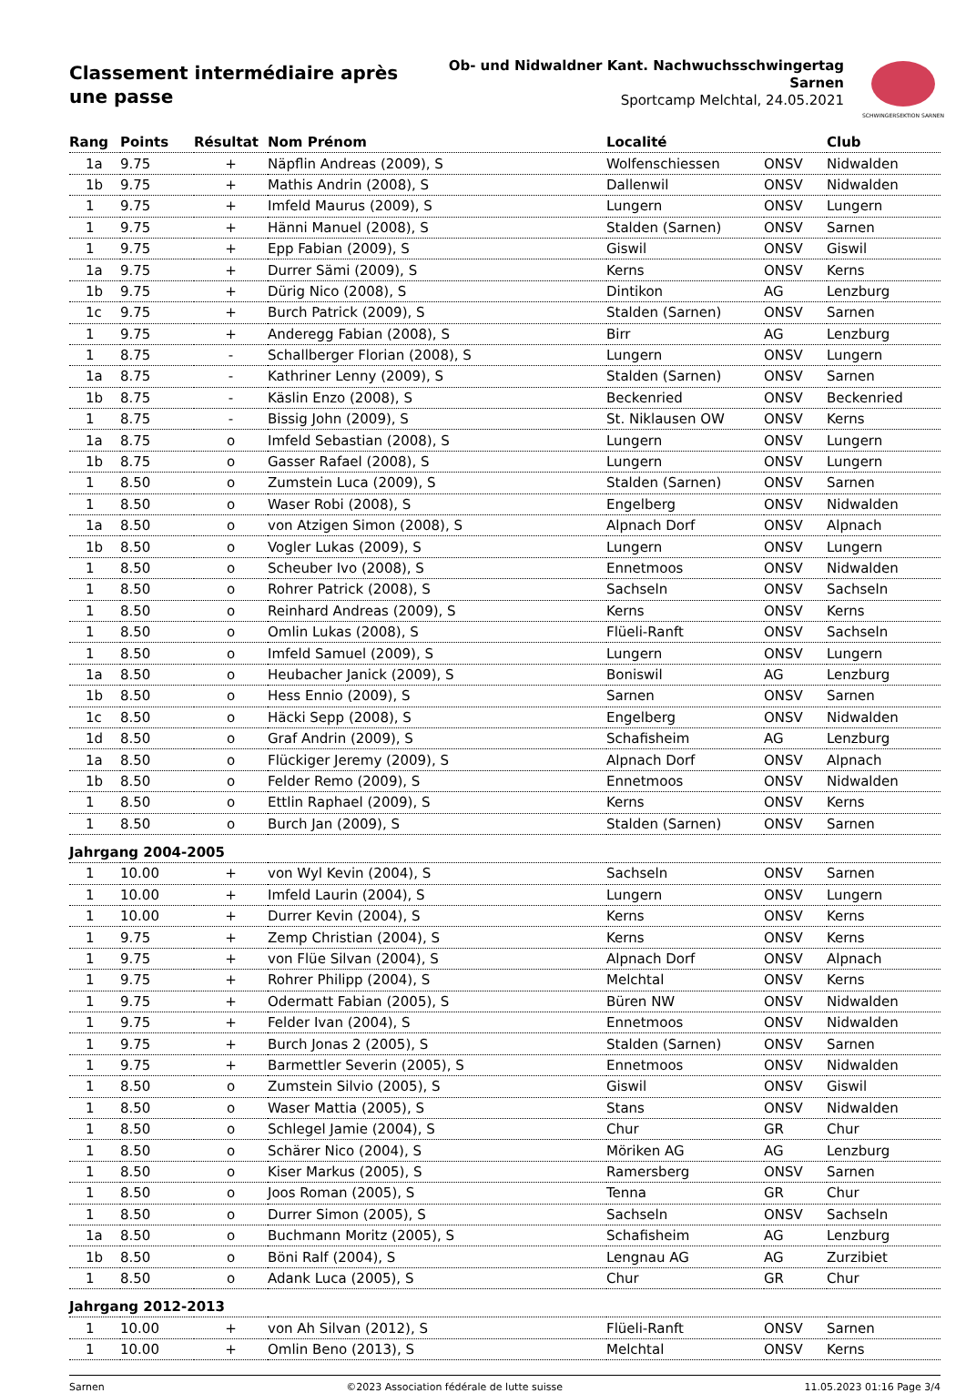Classement intermédiaire après une passe
Ob- und Nidwaldner Kant. Nachwuchsschwingertag
Sarnen
Sportcamp Melchtal, 24.05.2021
SCHWINGERSEKTION SARNEN
| Rang | Points | Résultat | Nom Prénom | Localité | | Club |
| --- | --- | --- | --- | --- | --- | --- |
| 1a | 9.75 | + | Näpflin Andreas (2009), S | Wolfenschiessen | ONSV | Nidwalden |
| 1b | 9.75 | + | Mathis Andrin (2008), S | Dallenwil | ONSV | Nidwalden |
| 1 | 9.75 | + | Imfeld Maurus (2009), S | Lungern | ONSV | Lungern |
| 1 | 9.75 | + | Hänni Manuel (2008), S | Stalden (Sarnen) | ONSV | Sarnen |
| 1 | 9.75 | + | Epp Fabian (2009), S | Giswil | ONSV | Giswil |
| 1a | 9.75 | + | Durrer Sämi (2009), S | Kerns | ONSV | Kerns |
| 1b | 9.75 | + | Dürig Nico (2008), S | Dintikon | AG | Lenzburg |
| 1c | 9.75 | + | Burch Patrick (2009), S | Stalden (Sarnen) | ONSV | Sarnen |
| 1 | 9.75 | + | Anderegg Fabian (2008), S | Birr | AG | Lenzburg |
| 1 | 8.75 | - | Schallberger Florian (2008), S | Lungern | ONSV | Lungern |
| 1a | 8.75 | - | Kathriner Lenny (2009), S | Stalden (Sarnen) | ONSV | Sarnen |
| 1b | 8.75 | - | Käslin Enzo (2008), S | Beckenried | ONSV | Beckenried |
| 1 | 8.75 | - | Bissig John (2009), S | St. Niklausen OW | ONSV | Kerns |
| 1a | 8.75 | o | Imfeld Sebastian (2008), S | Lungern | ONSV | Lungern |
| 1b | 8.75 | o | Gasser Rafael (2008), S | Lungern | ONSV | Lungern |
| 1 | 8.50 | o | Zumstein Luca (2009), S | Stalden (Sarnen) | ONSV | Sarnen |
| 1 | 8.50 | o | Waser Robi (2008), S | Engelberg | ONSV | Nidwalden |
| 1a | 8.50 | o | von Atzigen Simon (2008), S | Alpnach Dorf | ONSV | Alpnach |
| 1b | 8.50 | o | Vogler Lukas (2009), S | Lungern | ONSV | Lungern |
| 1 | 8.50 | o | Scheuber Ivo (2008), S | Ennetmoos | ONSV | Nidwalden |
| 1 | 8.50 | o | Rohrer Patrick (2008), S | Sachseln | ONSV | Sachseln |
| 1 | 8.50 | o | Reinhard Andreas (2009), S | Kerns | ONSV | Kerns |
| 1 | 8.50 | o | Omlin Lukas (2008), S | Flüeli-Ranft | ONSV | Sachseln |
| 1 | 8.50 | o | Imfeld Samuel (2009), S | Lungern | ONSV | Lungern |
| 1a | 8.50 | o | Heubacher Janick (2009), S | Boniswil | AG | Lenzburg |
| 1b | 8.50 | o | Hess Ennio (2009), S | Sarnen | ONSV | Sarnen |
| 1c | 8.50 | o | Häcki Sepp (2008), S | Engelberg | ONSV | Nidwalden |
| 1d | 8.50 | o | Graf Andrin (2009), S | Schafisheim | AG | Lenzburg |
| 1a | 8.50 | o | Flückiger Jeremy (2009), S | Alpnach Dorf | ONSV | Alpnach |
| 1b | 8.50 | o | Felder Remo (2009), S | Ennetmoos | ONSV | Nidwalden |
| 1 | 8.50 | o | Ettlin Raphael (2009), S | Kerns | ONSV | Kerns |
| 1 | 8.50 | o | Burch Jan (2009), S | Stalden (Sarnen) | ONSV | Sarnen |
| Jahrgang 2004-2005 | | | | | | |
| 1 | 10.00 | + | von Wyl Kevin (2004), S | Sachseln | ONSV | Sarnen |
| 1 | 10.00 | + | Imfeld Laurin (2004), S | Lungern | ONSV | Lungern |
| 1 | 10.00 | + | Durrer Kevin (2004), S | Kerns | ONSV | Kerns |
| 1 | 9.75 | + | Zemp Christian (2004), S | Kerns | ONSV | Kerns |
| 1 | 9.75 | + | von Flüe Silvan (2004), S | Alpnach Dorf | ONSV | Alpnach |
| 1 | 9.75 | + | Rohrer Philipp (2004), S | Melchtal | ONSV | Kerns |
| 1 | 9.75 | + | Odermatt Fabian (2005), S | Büren NW | ONSV | Nidwalden |
| 1 | 9.75 | + | Felder Ivan (2004), S | Ennetmoos | ONSV | Nidwalden |
| 1 | 9.75 | + | Burch Jonas 2 (2005), S | Stalden (Sarnen) | ONSV | Sarnen |
| 1 | 9.75 | + | Barmettler Severin (2005), S | Ennetmoos | ONSV | Nidwalden |
| 1 | 8.50 | o | Zumstein Silvio (2005), S | Giswil | ONSV | Giswil |
| 1 | 8.50 | o | Waser Mattia (2005), S | Stans | ONSV | Nidwalden |
| 1 | 8.50 | o | Schlegel Jamie (2004), S | Chur | GR | Chur |
| 1 | 8.50 | o | Schärer Nico (2004), S | Möriken AG | AG | Lenzburg |
| 1 | 8.50 | o | Kiser Markus (2005), S | Ramersberg | ONSV | Sarnen |
| 1 | 8.50 | o | Joos Roman (2005), S | Tenna | GR | Chur |
| 1 | 8.50 | o | Durrer Simon (2005), S | Sachseln | ONSV | Sachseln |
| 1a | 8.50 | o | Buchmann Moritz (2005), S | Schafisheim | AG | Lenzburg |
| 1b | 8.50 | o | Böni Ralf (2004), S | Lengnau AG | AG | Zurzibiet |
| 1 | 8.50 | o | Adank Luca (2005), S | Chur | GR | Chur |
| Jahrgang 2012-2013 | | | | | | |
| 1 | 10.00 | + | von Ah Silvan (2012), S | Flüeli-Ranft | ONSV | Sarnen |
| 1 | 10.00 | + | Omlin Beno (2013), S | Melchtal | ONSV | Kerns |
Sarnen ©2023 Association fédérale de lutte suisse 11.05.2023 01:16 Page 3/4